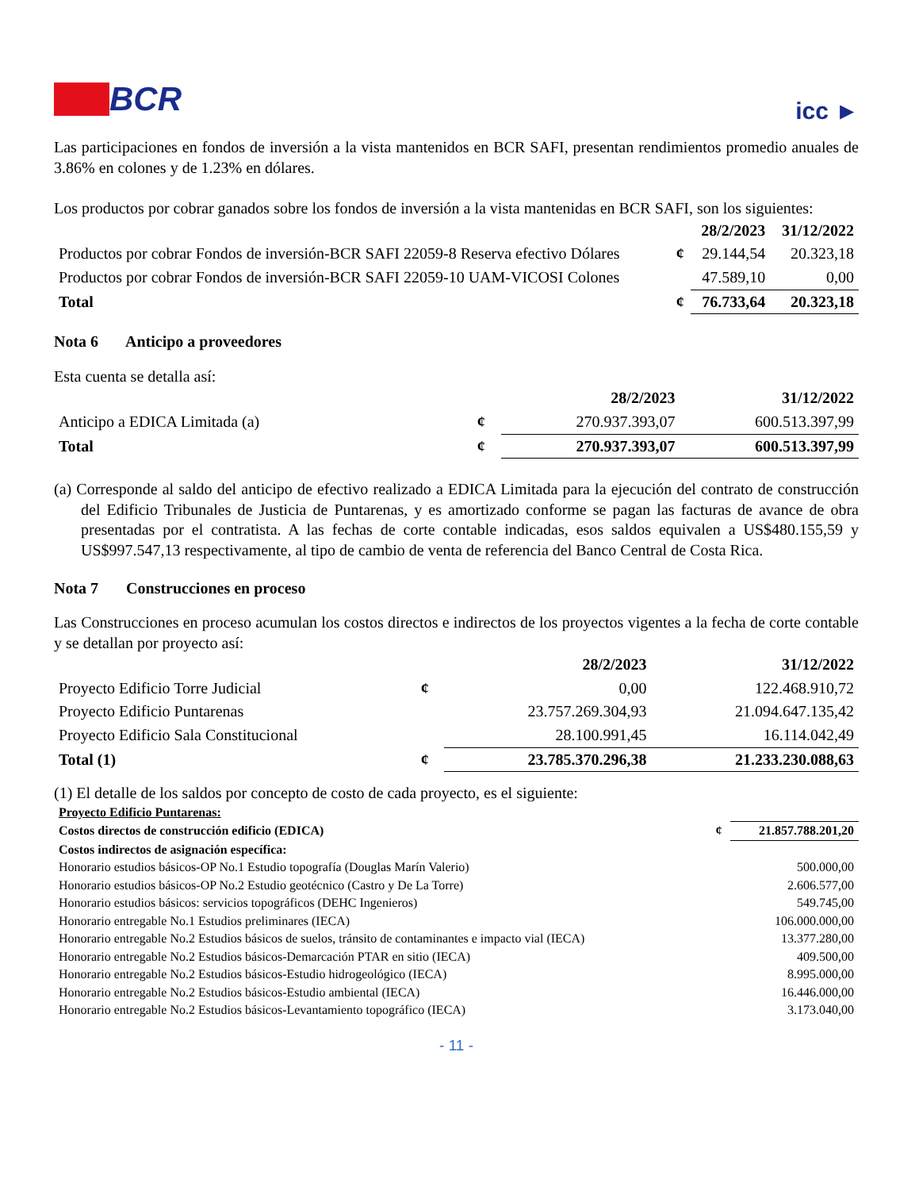BCR
icc ►
Las participaciones en fondos de inversión a la vista mantenidos en BCR SAFI, presentan rendimientos promedio anuales de 3.86% en colones y de 1.23% en dólares.
Los productos por cobrar ganados sobre los fondos de inversión a la vista mantenidas en BCR SAFI, son los siguientes:
| | | 28/2/2023 | 31/12/2022 |
| Productos por cobrar Fondos de inversión-BCR SAFI 22059-8 Reserva efectivo Dólares | ¢ | 29.144,54 | 20.323,18 |
| Productos por cobrar Fondos de inversión-BCR SAFI 22059-10 UAM-VICOSI Colones | | 47.589,10 | 0,00 |
| Total | ¢ | 76.733,64 | 20.323,18 |
Nota 6 Anticipo a proveedores
Esta cuenta se detalla así:
| | | 28/2/2023 | 31/12/2022 |
| Anticipo a EDICA Limitada (a) | ¢ | 270.937.393,07 | 600.513.397,99 |
| Total | ¢ | 270.937.393,07 | 600.513.397,99 |
(a) Corresponde al saldo del anticipo de efectivo realizado a EDICA Limitada para la ejecución del contrato de construcción del Edificio Tribunales de Justicia de Puntarenas, y es amortizado conforme se pagan las facturas de avance de obra presentadas por el contratista. A las fechas de corte contable indicadas, esos saldos equivalen a US$480.155,59 y US$997.547,13 respectivamente, al tipo de cambio de venta de referencia del Banco Central de Costa Rica.
Nota 7 Construcciones en proceso
Las Construcciones en proceso acumulan los costos directos e indirectos de los proyectos vigentes a la fecha de corte contable y se detallan por proyecto así:
| | | 28/2/2023 | 31/12/2022 |
| Proyecto Edificio Torre Judicial | ¢ | 0,00 | 122.468.910,72 |
| Proyecto Edificio Puntarenas | | 23.757.269.304,93 | 21.094.647.135,42 |
| Proyecto Edificio Sala Constitucional | | 28.100.991,45 | 16.114.042,49 |
| Total (1) | ¢ | 23.785.370.296,38 | 21.233.230.088,63 |
(1) El detalle de los saldos por concepto de costo de cada proyecto, es el siguiente:
| Proyecto Edificio Puntarenas: | | |
| Costos directos de construcción edificio (EDICA) | ¢ | 21.857.788.201,20 |
| Costos indirectos de asignación específica: | | |
| Honorario estudios básicos-OP No.1 Estudio topografía (Douglas Marín Valerio) | | 500.000,00 |
| Honorario estudios básicos-OP No.2 Estudio geotécnico (Castro y De La Torre) | | 2.606.577,00 |
| Honorario estudios básicos: servicios topográficos (DEHC Ingenieros) | | 549.745,00 |
| Honorario entregable No.1 Estudios preliminares (IECA) | | 106.000.000,00 |
| Honorario entregable No.2 Estudios básicos de suelos, tránsito de contaminantes e impacto vial (IECA) | | 13.377.280,00 |
| Honorario entregable No.2 Estudios básicos-Demarcación PTAR en sitio (IECA) | | 409.500,00 |
| Honorario entregable No.2 Estudios básicos-Estudio hidrogeológico (IECA) | | 8.995.000,00 |
| Honorario entregable No.2 Estudios básicos-Estudio ambiental (IECA) | | 16.446.000,00 |
| Honorario entregable No.2 Estudios básicos-Levantamiento topográfico (IECA) | | 3.173.040,00 |
- 11 -